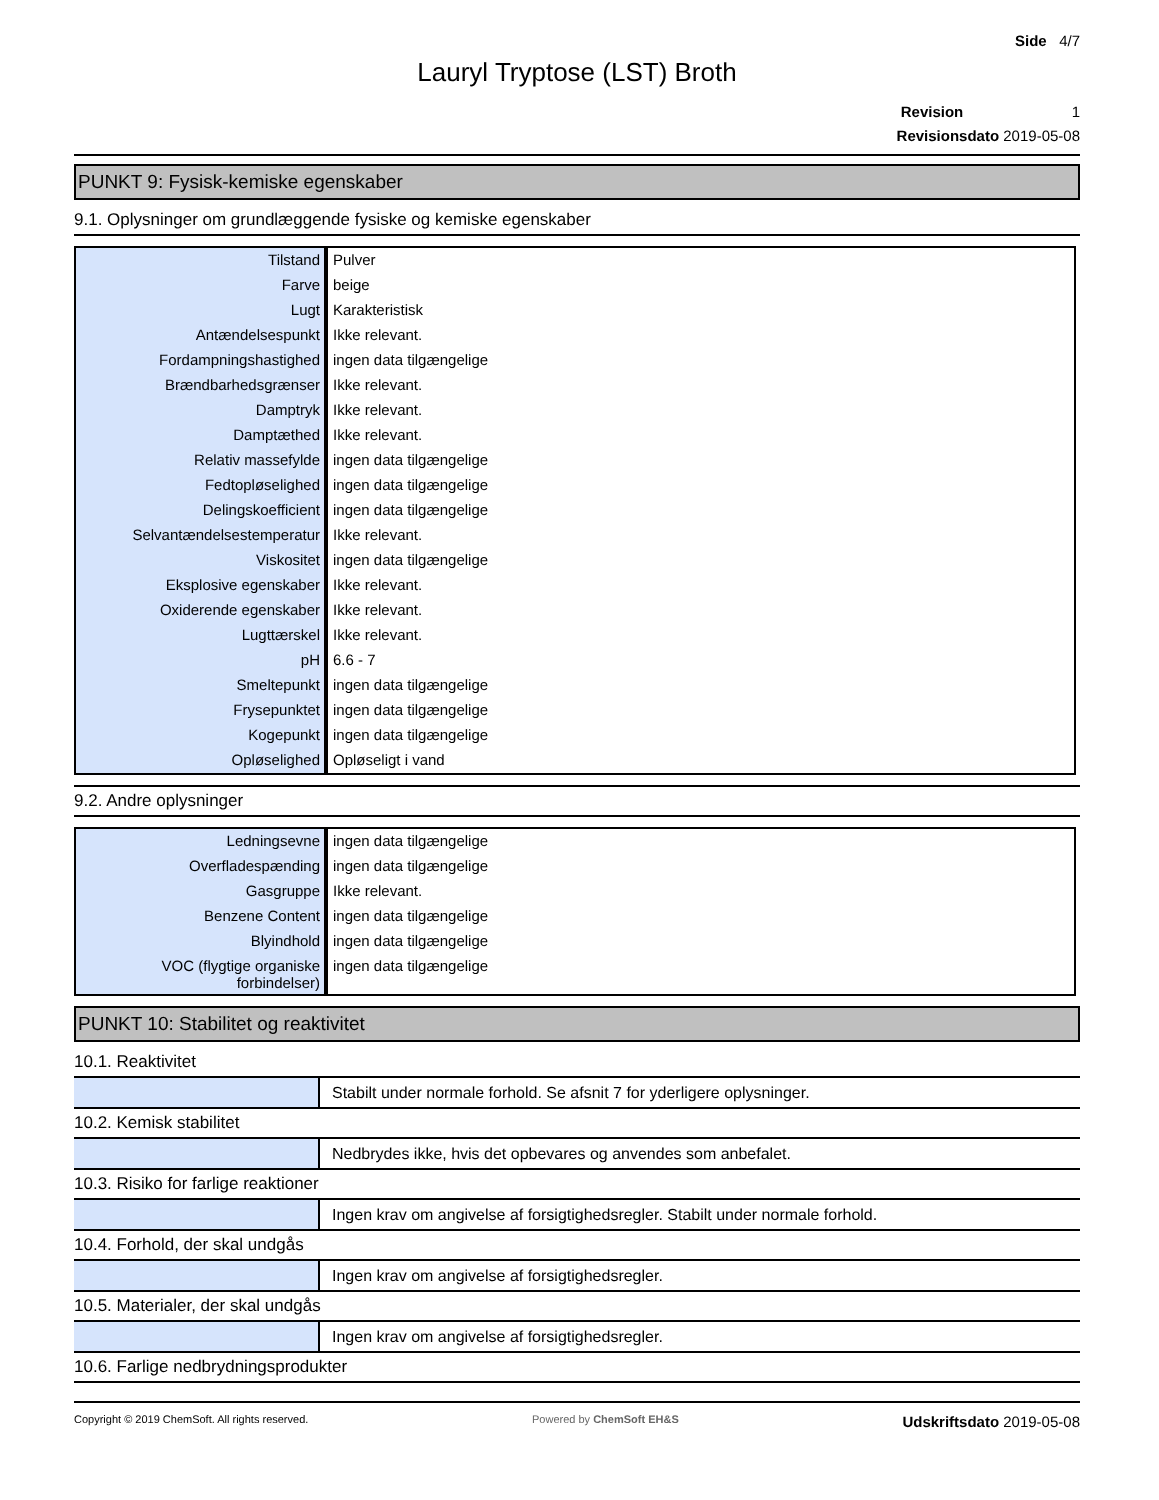Side 4/7
Lauryl Tryptose (LST) Broth
Revision 1
Revisionsdato 2019-05-08
PUNKT 9: Fysisk-kemiske egenskaber
9.1. Oplysninger om grundlæggende fysiske og kemiske egenskaber
| Tilstand | Pulver |
| Farve | beige |
| Lugt | Karakteristisk |
| Antændelsespunkt | Ikke relevant. |
| Fordampningshastighed | ingen data tilgængelige |
| Brændbarhedsgrænser | Ikke relevant. |
| Damptryk | Ikke relevant. |
| Damptæthed | Ikke relevant. |
| Relativ massefylde | ingen data tilgængelige |
| Fedtopløselighed | ingen data tilgængelige |
| Delingskoefficient | ingen data tilgængelige |
| Selvantændelsestemperatur | Ikke relevant. |
| Viskositet | ingen data tilgængelige |
| Eksplosive egenskaber | Ikke relevant. |
| Oxiderende egenskaber | Ikke relevant. |
| Lugttærskel | Ikke relevant. |
| pH | 6.6 - 7 |
| Smeltepunkt | ingen data tilgængelige |
| Frysepunktet | ingen data tilgængelige |
| Kogepunkt | ingen data tilgængelige |
| Opløselighed | Opløseligt i vand |
9.2. Andre oplysninger
| Ledningsevne | ingen data tilgængelige |
| Overfladespænding | ingen data tilgængelige |
| Gasgruppe | Ikke relevant. |
| Benzene Content | ingen data tilgængelige |
| Blyindhold | ingen data tilgængelige |
| VOC (flygtige organiske forbindelser) | ingen data tilgængelige |
PUNKT 10: Stabilitet og reaktivitet
10.1. Reaktivitet
| | Stabilt under normale forhold. Se afsnit 7 for yderligere oplysninger. |
10.2. Kemisk stabilitet
| | Nedbrydes ikke, hvis det opbevares og anvendes som anbefalet. |
10.3. Risiko for farlige reaktioner
| | Ingen krav om angivelse af forsigtighedsregler. Stabilt under normale forhold. |
10.4. Forhold, der skal undgås
| | Ingen krav om angivelse af forsigtighedsregler. |
10.5. Materialer, der skal undgås
| | Ingen krav om angivelse af forsigtighedsregler. |
10.6. Farlige nedbrydningsprodukter
Copyright © 2019 ChemSoft. All rights reserved. Powered by ChemSoft EH&S Udskriftsdato 2019-05-08